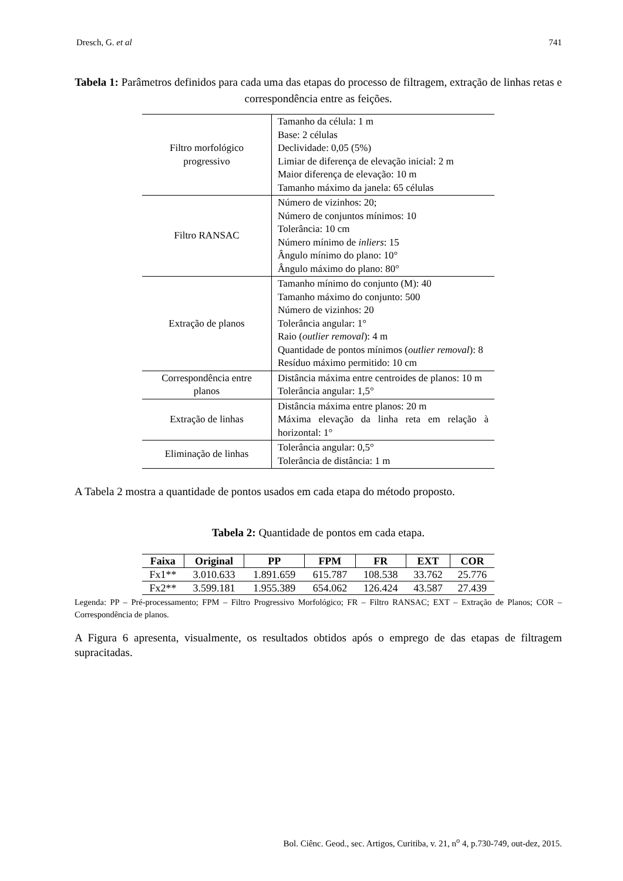Dresch, G. et al 741
Tabela 1: Parâmetros definidos para cada uma das etapas do processo de filtragem, extração de linhas retas e correspondência entre as feições.
| Filtro morfológico progressivo | Tamanho da célula: 1 m Base: 2 células Declividade: 0,05 (5%) Limiar de diferença de elevação inicial: 2 m Maior diferença de elevação: 10 m Tamanho máximo da janela: 65 células |
| Filtro RANSAC | Número de vizinhos: 20; Número de conjuntos mínimos: 10 Tolerância: 10 cm Número mínimo de inliers : 15 Ângulo mínimo do plano: 10° Ângulo máximo do plano: 80° |
| Extração de planos | Tamanho mínimo do conjunto (M): 40 Tamanho máximo do conjunto: 500 Número de vizinhos: 20 Tolerância angular: 1° Raio ( outlier removal ): 4 m Quantidade de pontos mínimos ( outlier removal ): 8 Resíduo máximo permitido: 10 cm |
| Correspondência entre planos | Distância máxima entre centroides de planos: 10 m Tolerância angular: 1,5° |
| Extração de linhas | Distância máxima entre planos: 20 m Máxima elevação da linha reta em relação à horizontal: 1° |
| Eliminação de linhas | Tolerância angular: 0,5° Tolerância de distância: 1 m |
A Tabela 2 mostra a quantidade de pontos usados em cada etapa do método proposto.
Tabela 2: Quantidade de pontos em cada etapa.
| Faixa | Original | PP | FPM | FR | EXT | COR |
| --- | --- | --- | --- | --- | --- | --- |
| Fx1** | 3.010.633 | 1.891.659 | 615.787 | 108.538 | 33.762 | 25.776 |
| Fx2** | 3.599.181 | 1.955.389 | 654.062 | 126.424 | 43.587 | 27.439 |
Legenda: PP – Pré-processamento; FPM – Filtro Progressivo Morfológico; FR – Filtro RANSAC; EXT – Extração de Planos; COR – Correspondência de planos.
A Figura 6 apresenta, visualmente, os resultados obtidos após o emprego de das etapas de filtragem supracitadas.
Bol. Ciênc. Geod., sec. Artigos, Curitiba, v. 21, n<sup>o</sup> 4, p.730-749, out-dez, 2015.